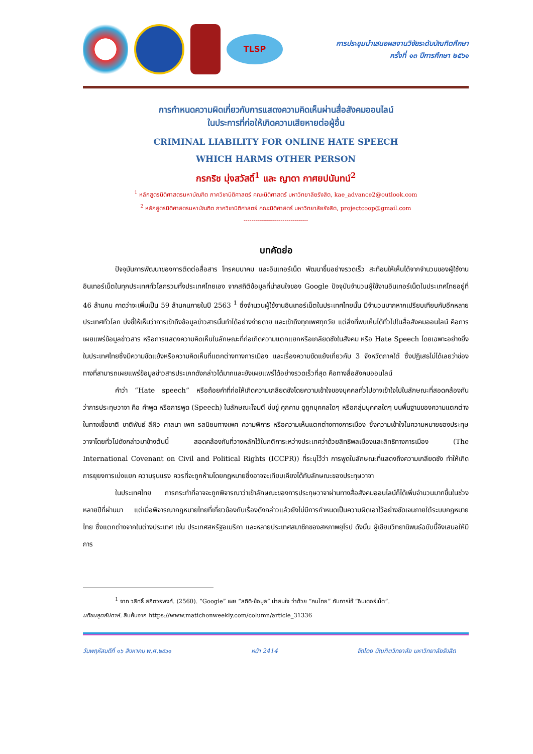TLSP
การประชุมนำเสนอผลงานวิจัยระดับบัณฑิตศึกษา
ครั้งที่ ๑๓ ปีการศึกษา ๒๕๖๑
การกำหนดความผิดเกี่ยวกับการแสดงความคิดเห็นผ่านสื่อสังคมออนไลน์
ในประการที่ก่อให้เกิดความเสียหายต่อผู้อื่น
CRIMINAL LIABILITY FOR ONLINE HATE SPEECH
WHICH HARMS OTHER PERSON
กรกริช มุ่งสวัสดิ์<sup>1</sup> และ ญาดา กาศยปนันทน์<sup>2</sup>
<sup>1</sup> หลักสูตรนิติศาสตรมหาบัณฑิต ภาควิชานิติศาสตร์ คณะนิติศาสตร์ มหาวิทยาลัยรังสิต, kae_advance2@outlook.com
<sup>2</sup> หลักสูตรนิติศาสตรมหาบัณฑิต ภาควิชานิติศาสตร์ คณะนิติศาสตร์ มหาวิทยาลัยรังสิต, projectcoop@gmail.com
---------------------------------
บทคัดย่อ
ปัจจุบันการพัฒนาของการติดต่อสื่อสาร โทรคมนาคม และอินเทอร์เน็ต พัฒนาขึ้นอย่างรวดเร็ว สะท้อนให้เห็นได้จากจำนวนของผู้ใช้งานอินเทอร์เน็ตในทุกประเทศทั่วโลกรวมทั้งประเทศไทยเอง จากสถิติข้อมูลที่น่าสนใจของ Google ปัจจุบันจำนวนผู้ใช้งานอินเทอร์เน็ตในประเทศไทยอยู่ที่ 46 ล้านคน คาดว่าจะเพิ่มเป็น 59 ล้านคนภายในปี 2563 <sup>1</sup> ซึ่งจำนวนผู้ใช้งานอินเทอร์เน็ตในประเทศไทยนั้น มีจำนวนมากหากเปรียบเทียบกับอีกหลายประเทศทั่วโลก บ่งชี้ให้เห็นว่าการเข้าถึงข้อมูลข่าวสารนั้นทำได้อย่างง่ายดาย และเข้าถึงทุกเพศทุกวัย แต่สิ่งที่พบเห็นได้ทั่วไปในสื่อสังคมออนไลน์ คือการเผยแพร่ข้อมูลข่าวสาร หรือการแสดงความคิดเห็นในลักษณะที่ก่อเกิดความแตกแยกหรือเกลียดชังในสังคม หรือ Hate Speech โดยเฉพาะอย่างยิ่งในประเทศไทยซึ่งมีความขัดแย้งหรือความคิดเห็นที่แตกต่างทางการเมือง และเรื่องความขัดแย้งเกี่ยวกับ 3 จังหวัดภาคใต้ ซึ่งปฏิเสธไม่ได้เลยว่าช่องทางที่สามารถเผยแพร่ข้อมูลข่าวสารประเภทดังกล่าวได้มากและยังเผยแพร่ได้อย่างรวดเร็วที่สุด คือทางสื่อสังคมออนไลน์
คำว่า “Hate speech” หรือถ้อยคำที่ก่อให้เกิดความเกลียดชังโดยความเข้าใจของบุคคลทั่วไปอาจเข้าใจไปในลักษณะที่สอดคล้องกันว่าการประทุษวาจา คือ คำพูด หรือการพูด (Speech) ในลักษณะโจมตี ข่มขู่ คุกคาม ดูถูกบุคคลใดๆ หรือกลุ่มบุคคลใดๆ บนพื้นฐานของความแตกต่างในทางเชื้อชาติ ชาติพันธ์ สีผิว ศาสนา เพศ รสนิยมทางเพศ ความพิการ หรือความเห็นแตกต่างทางการเมือง ซึ่งความเข้าใจในความหมายของประทุษวาจาโดยทั่วไปดังกล่าวมาข้างต้นนี้ สอดคล้องกับที่วางหลักไว้ในกติการะหว่างประเทศว่าด้วยสิทธิพลเมืองและสิทธิทางการเมือง (The International Covenant on Civil and Political Rights (ICCPR)) ที่ระบุไว้ว่า การพูดในลักษณะที่แสดงถึงความเกลียดชัง ทำให้เกิดการยุยงการเบ่งแยก ความรุนแรง ควรที่จะถูกห้ามโดยกฎหมายซึ่งอาจจะเทียบเคียงได้กับลักษณะของประทุษวาจา
ในประเทศไทย การกระทำที่อาจจะถูกพิจารณาว่าเข้าลักษณะของการประทุษวาจาผ่านทางสื่อสังคมออนไลน์ก็ได้เพิ่มจำนวนมากขึ้นในช่วงหลายปีที่ผ่านมา แต่เมื่อพิจารณากฎหมายไทยที่เกี่ยวข้องกับเรื่องดังกล่าวแล้วยังไม่มีการกำหนดเป็นความผิดเอาไว้อย่างชัดเจนภายใต้ระบบกฎหมายไทย ซึ่งแตกต่างจากในต่างประเทศ เช่น ประเทศสหรัฐอเมริกา และหลายประเทศสมาชิกของสหภาพยุโรป ดังนั้น ผู้เขียนวิทยานิพนธ์ฉบับนี้จึงเสนอให้มีการ
<sup>1</sup> จาก วสิทธิ์ สถิตวรพงศ์. (2560). “Google” เผย “สถิติ-ข้อมูล” น่าสนใจ ว่าด้วย “คนไทย” กับการใช้ “อินเตอร์เน็ต”.
มติชนสุดสัปดาห์. สืบค้นจาก https://www.matichonweekly.com/column/article_31336
วันพฤหัสบดีที่ ๑๖ สิงหาคม พ.ศ.๒๕๖๑ หน้า 2414 จัดโดย บัณฑิตวิทยาลัย มหาวิทยาลัยรังสิต